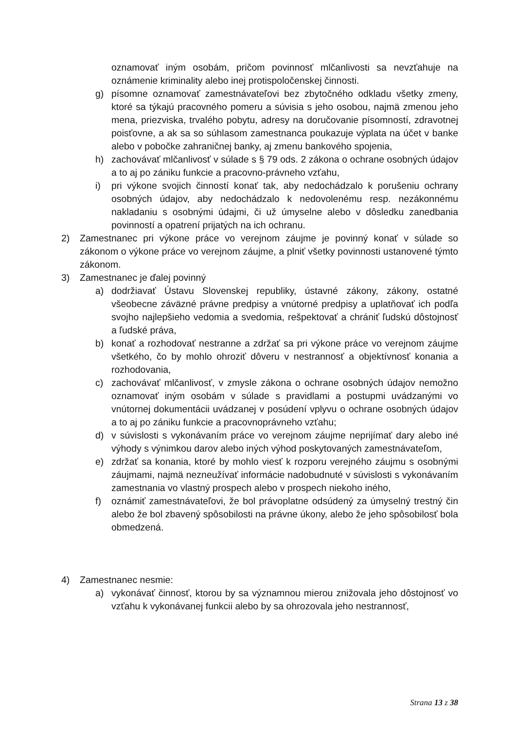oznamovať iným osobám, pričom povinnosť mlčanlivosti sa nevzťahuje na oznámenie kriminality alebo inej protispoločenskej činnosti.
g) písomne oznamovať zamestnávateľovi bez zbytočného odkladu všetky zmeny, ktoré sa týkajú pracovného pomeru a súvisia s jeho osobou, najmä zmenou jeho mena, priezviska, trvalého pobytu, adresy na doručovanie písomností, zdravotnej poisťovne, a ak sa so súhlasom zamestnanca poukazuje výplata na účet v banke alebo v pobočke zahraničnej banky, aj zmenu bankového spojenia,
h) zachovávať mlčanlivosť v súlade s § 79 ods. 2 zákona o ochrane osobných údajov a to aj po zániku funkcie a pracovno-právneho vzťahu,
i) pri výkone svojich činností konať tak, aby nedochádzalo k porušeniu ochrany osobných údajov, aby nedochádzalo k nedovolenému resp. nezákonnému nakladaniu s osobnými údajmi, či už úmyselne alebo v dôsledku zanedbania povinností a opatrení prijatých na ich ochranu.
2) Zamestnanec pri výkone práce vo verejnom záujme je povinný konať v súlade so zákonom o výkone práce vo verejnom záujme, a plniť všetky povinnosti ustanovené týmto zákonom.
3) Zamestnanec je ďalej povinný
a) dodržiavať Ústavu Slovenskej republiky, ústavné zákony, zákony, ostatné všeobecne záväzné právne predpisy a vnútorné predpisy a uplatňovať ich podľa svojho najlepšieho vedomia a svedomia, rešpektovať a chrániť ľudskú dôstojnosť a ľudské práva,
b) konať a rozhodovať nestranne a zdržať sa pri výkone práce vo verejnom záujme všetkého, čo by mohlo ohroziť dôveru v nestrannosť a objektívnosť konania a rozhodovania,
c) zachovávať mlčanlivosť, v zmysle zákona o ochrane osobných údajov nemožno oznamovať iným osobám v súlade s pravidlami a postupmi uvádzanými vo vnútornej dokumentácii uvádzanej v posúdení vplyvu o ochrane osobných údajov a to aj po zániku funkcie a pracovnoprávneho vzťahu;
d) v súvislosti s vykonávaním práce vo verejnom záujme neprijímať dary alebo iné výhody s výnimkou darov alebo iných výhod poskytovaných zamestnávateľom,
e) zdržať sa konania, ktoré by mohlo viesť k rozporu verejného záujmu s osobnými záujmami, najmä nezneužívať informácie nadobudnuté v súvislosti s vykonávaním zamestnania vo vlastný prospech alebo v prospech niekoho iného,
f) oznámiť zamestnávateľovi, že bol právoplatne odsúdený za úmyselný trestný čin alebo že bol zbavený spôsobilosti na právne úkony, alebo že jeho spôsobilosť bola obmedzená.
4) Zamestnanec nesmie:
a) vykonávať činnosť, ktorou by sa významnou mierou znižovala jeho dôstojnosť vo vzťahu k vykonávanej funkcii alebo by sa ohrozovala jeho nestrannosť,
Strana 13 z 38